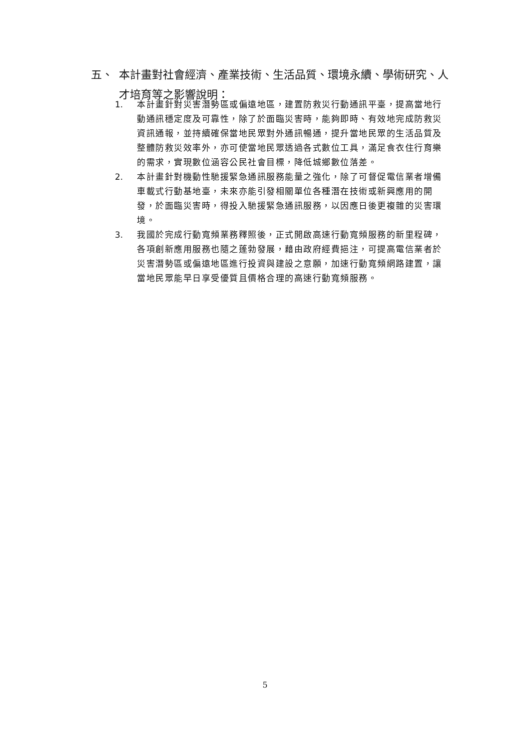五、 本計畫對社會經濟、產業技術、生活品質、環境永續、學術研究、人才培育等之影響說明：
1. 本計畫針對災害潛勢區或偏遠地區，建置防救災行動通訊平臺，提高當地行動通訊穩定度及可靠性，除了於面臨災害時，能夠即時、有效地完成防救災資訊通報，並持續確保當地民眾對外通訊暢通，提升當地民眾的生活品質及整體防救災效率外，亦可使當地民眾透過各式數位工具，滿足食衣住行育樂的需求，實現數位涵容公民社會目標，降低城鄉數位落差。
2. 本計畫針對機動性馳援緊急通訊服務能量之強化，除了可督促電信業者增備車載式行動基地臺，未來亦能引發相關單位各種潛在技術或新興應用的開發，於面臨災害時，得投入馳援緊急通訊服務，以因應日後更複雜的災害環境。
3. 我國於完成行動寬頻業務釋照後，正式開啟高速行動寬頻服務的新里程碑，各項創新應用服務也隨之蓬勃發展，藉由政府經費挹注，可提高電信業者於災害潛勢區或偏遠地區進行投資與建設之意願，加速行動寬頻網路建置，讓當地民眾能早日享受優質且價格合理的高速行動寬頻服務。
5